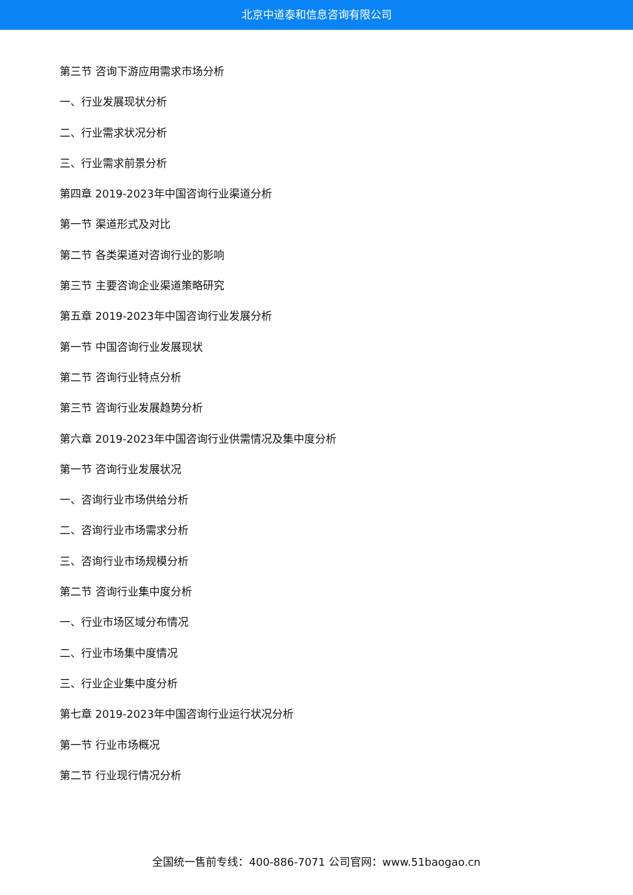北京中道泰和信息咨询有限公司
第三节 咨询下游应用需求市场分析
一、行业发展现状分析
二、行业需求状况分析
三、行业需求前景分析
第四章 2019-2023年中国咨询行业渠道分析
第一节 渠道形式及对比
第二节 各类渠道对咨询行业的影响
第三节 主要咨询企业渠道策略研究
第五章 2019-2023年中国咨询行业发展分析
第一节 中国咨询行业发展现状
第二节 咨询行业特点分析
第三节 咨询行业发展趋势分析
第六章 2019-2023年中国咨询行业供需情况及集中度分析
第一节 咨询行业发展状况
一、咨询行业市场供给分析
二、咨询行业市场需求分析
三、咨询行业市场规模分析
第二节 咨询行业集中度分析
一、行业市场区域分布情况
二、行业市场集中度情况
三、行业企业集中度分析
第七章 2019-2023年中国咨询行业运行状况分析
第一节 行业市场概况
第二节 行业现行情况分析
全国统一售前专线：400-886-7071 公司官网：www.51baogao.cn